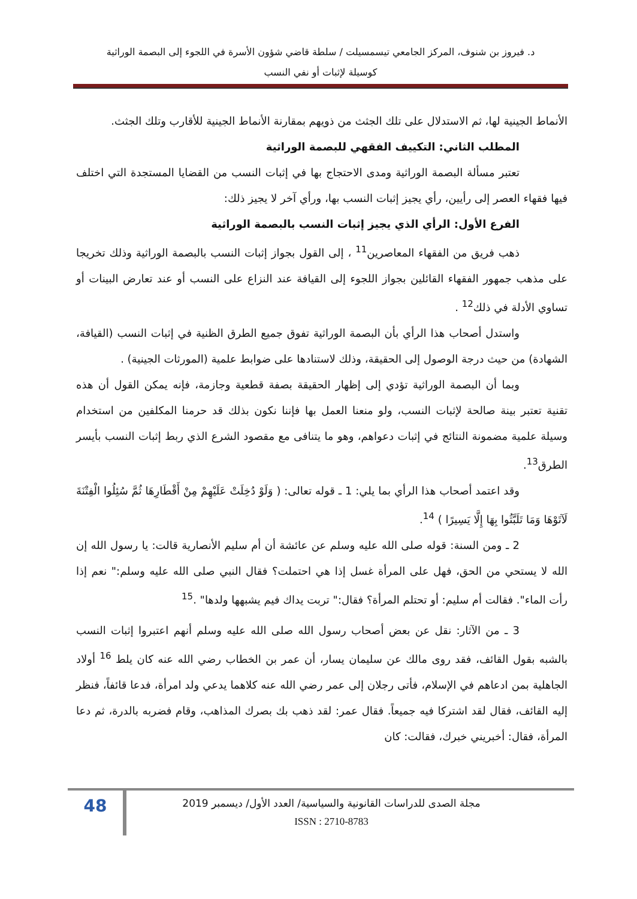د. فيروز بن شنوف، المركز الجامعي تيسمسيلت / سلطة قاضي شؤون الأسرة في اللجوء إلى البصمة الوراثية
كوسيلة لإثبات أو نفي النسب
الأنماط الجينية لها، ثم الاستدلال على تلك الجثث من ذويهم بمقارنة الأنماط الجينية للأقارب وتلك الجثث.
المطلب الثاني: التكييف الفقهي للبصمة الوراثية
تعتبر مسألة البصمة الوراثية ومدى الاحتجاج بها في إثبات النسب من القضايا المستجدة التي اختلف فيها فقهاء العصر إلى رأيين، رأي يجيز إثبات النسب بها، ورأي آخر لا يجيز ذلك:
الفرع الأول: الرأي الذي يجيز إثبات النسب بالبصمة الوراثية
ذهب فريق من الفقهاء المعاصرين<sup>11</sup> ، إلى القول بجواز إثبات النسب بالبصمة الوراثية وذلك تخريجا على مذهب جمهور الفقهاء القائلين بجواز اللجوء إلى القيافة عند النزاع على النسب أو عند تعارض البينات أو تساوي الأدلة في ذلك<sup>12</sup> .
واستدل أصحاب هذا الرأي بأن البصمة الوراثية تفوق جميع الطرق الظنية في إثبات النسب (القيافة، الشهادة) من حيث درجة الوصول إلى الحقيقة، وذلك لاستنادها على ضوابط علمية (المورثات الجينية) .
وبما أن البصمة الوراثية تؤدي إلى إظهار الحقيقة بصفة قطعية وجازمة، فإنه يمكن القول أن هذه تقنية تعتبر بينة صالحة لإثبات النسب، ولو منعنا العمل بها فإننا نكون بذلك قد حرمنا المكلفين من استخدام وسيلة علمية مضمونة النتائج في إثبات دعواهم، وهو ما يتنافى مع مقصود الشرع الذي ربط إثبات النسب بأيسر الطرق<sup>13</sup>.
وقد اعتمد أصحاب هذا الرأي بما يلي: 1 ـ قوله تعالى: ( وَلَوْ دُخِلَتْ عَلَيْهِمْ مِنْ أَقْطَارِهَا ثُمَّ سُئِلُوا الْفِتْنَةَ لَآتَوْهَا وَمَا تَلَبَّثُوا بِهَا إِلَّا يَسِيرًا ) <sup>14</sup>.
2 ـ ومن السنة: قوله صلى الله عليه وسلم عن عائشة أن أم سليم الأنصارية قالت: يا رسول الله إن الله لا يستحي من الحق، فهل على المرأة غسل إذا هي احتملت؟ فقال النبي صلى الله عليه وسلم:" نعم إذا رأت الماء". فقالت أم سليم: أو تحتلم المرأة؟ فقال:" تربت يداك فيم يشبهها ولدها" .<sup>15</sup>
3 ـ من الآثار: نقل عن بعض أصحاب رسول الله صلى الله عليه وسلم أنهم اعتبروا إثبات النسب بالشبه بقول القائف، فقد روى مالك عن سليمان يسار، أن عمر بن الخطاب رضي الله عنه كان يلط <sup>16</sup> أولاد الجاهلية بمن ادعاهم في الإسلام، فأتى رجلان إلى عمر رضي الله عنه كلاهما يدعي ولد امرأة، فدعا قائفاً، فنظر إليه القائف، فقال لقد اشتركا فيه جميعاً. فقال عمر: لقد ذهب بك بصرك المذاهب، وقام فضربه بالدرة، ثم دعا المرأة، فقال: أخبريني خبرك، فقالت: كان
مجلة الصدى للدراسات القانونية والسياسية/ العدد الأول/ ديسمبر 2019
ISSN : 2710-8783
48